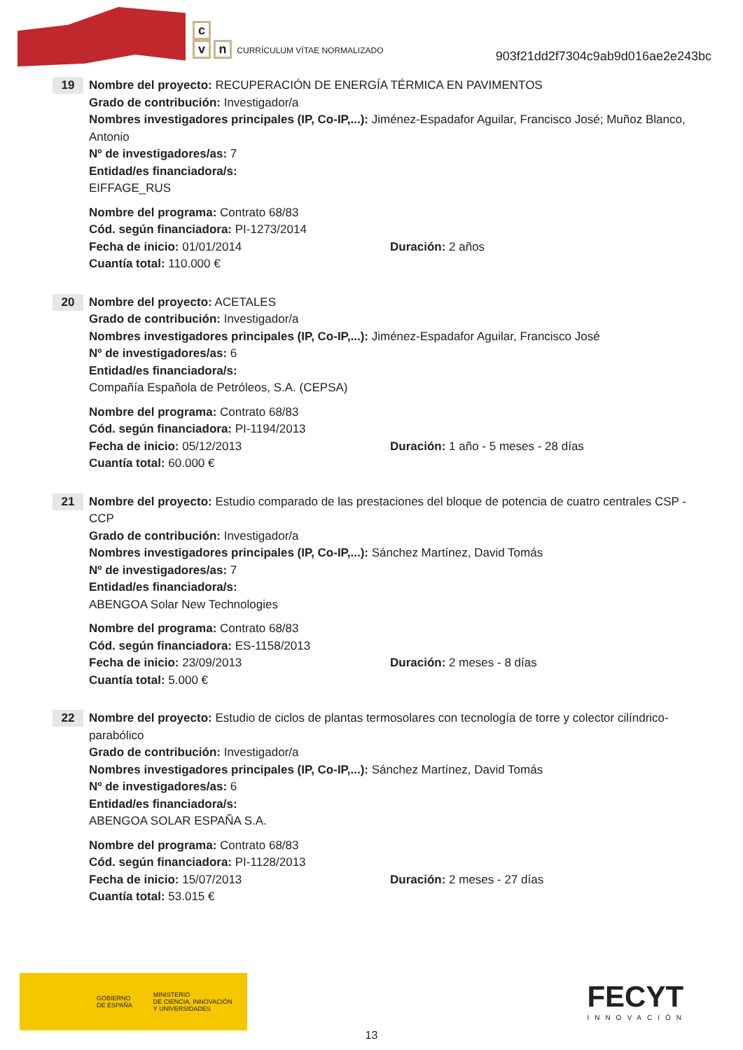c
vn CURRÍCULUM VÍTAE NORMALIZADO
903f21dd2f7304c9ab9d016ae2e243bc
19
Nombre del proyecto: RECUPERACIÓN DE ENERGÍA TÉRMICA EN PAVIMENTOS
Grado de contribución: Investigador/a
Nombres investigadores principales (IP, Co-IP,...): Jiménez-Espadafor Aguilar, Francisco José; Muñoz Blanco, Antonio
Nº de investigadores/as: 7
Entidad/es financiadora/s:
EIFFAGE_RUS
Nombre del programa: Contrato 68/83
Cód. según financiadora: PI-1273/2014
Fecha de inicio: 01/01/2014 Duración: 2 años
Cuantía total: 110.000 €
20
Nombre del proyecto: ACETALES
Grado de contribución: Investigador/a
Nombres investigadores principales (IP, Co-IP,...): Jiménez-Espadafor Aguilar, Francisco José
Nº de investigadores/as: 6
Entidad/es financiadora/s:
Compañía Española de Petróleos, S.A. (CEPSA)
Nombre del programa: Contrato 68/83
Cód. según financiadora: PI-1194/2013
Fecha de inicio: 05/12/2013 Duración: 1 año - 5 meses - 28 días
Cuantía total: 60.000 €
21
Nombre del proyecto: Estudio comparado de las prestaciones del bloque de potencia de cuatro centrales CSP - CCP
Grado de contribución: Investigador/a
Nombres investigadores principales (IP, Co-IP,...): Sánchez Martínez, David Tomás
Nº de investigadores/as: 7
Entidad/es financiadora/s:
ABENGOA Solar New Technologies
Nombre del programa: Contrato 68/83
Cód. según financiadora: ES-1158/2013
Fecha de inicio: 23/09/2013 Duración: 2 meses - 8 días
Cuantía total: 5.000 €
22
Nombre del proyecto: Estudio de ciclos de plantas termosolares con tecnología de torre y colector cilíndrico-parabólico
Grado de contribución: Investigador/a
Nombres investigadores principales (IP, Co-IP,...): Sánchez Martínez, David Tomás
Nº de investigadores/as: 6
Entidad/es financiadora/s:
ABENGOA SOLAR ESPAÑA S.A.
Nombre del programa: Contrato 68/83
Cód. según financiadora: PI-1128/2013
Fecha de inicio: 15/07/2013 Duración: 2 meses - 27 días
Cuantía total: 53.015 €
GOBIERNO
DE ESPAÑA MINISTERIO
DE CIENCIA, INNOVACIÓN
Y UNIVERSIDADES
FECYT
INNOVACIÓN
13